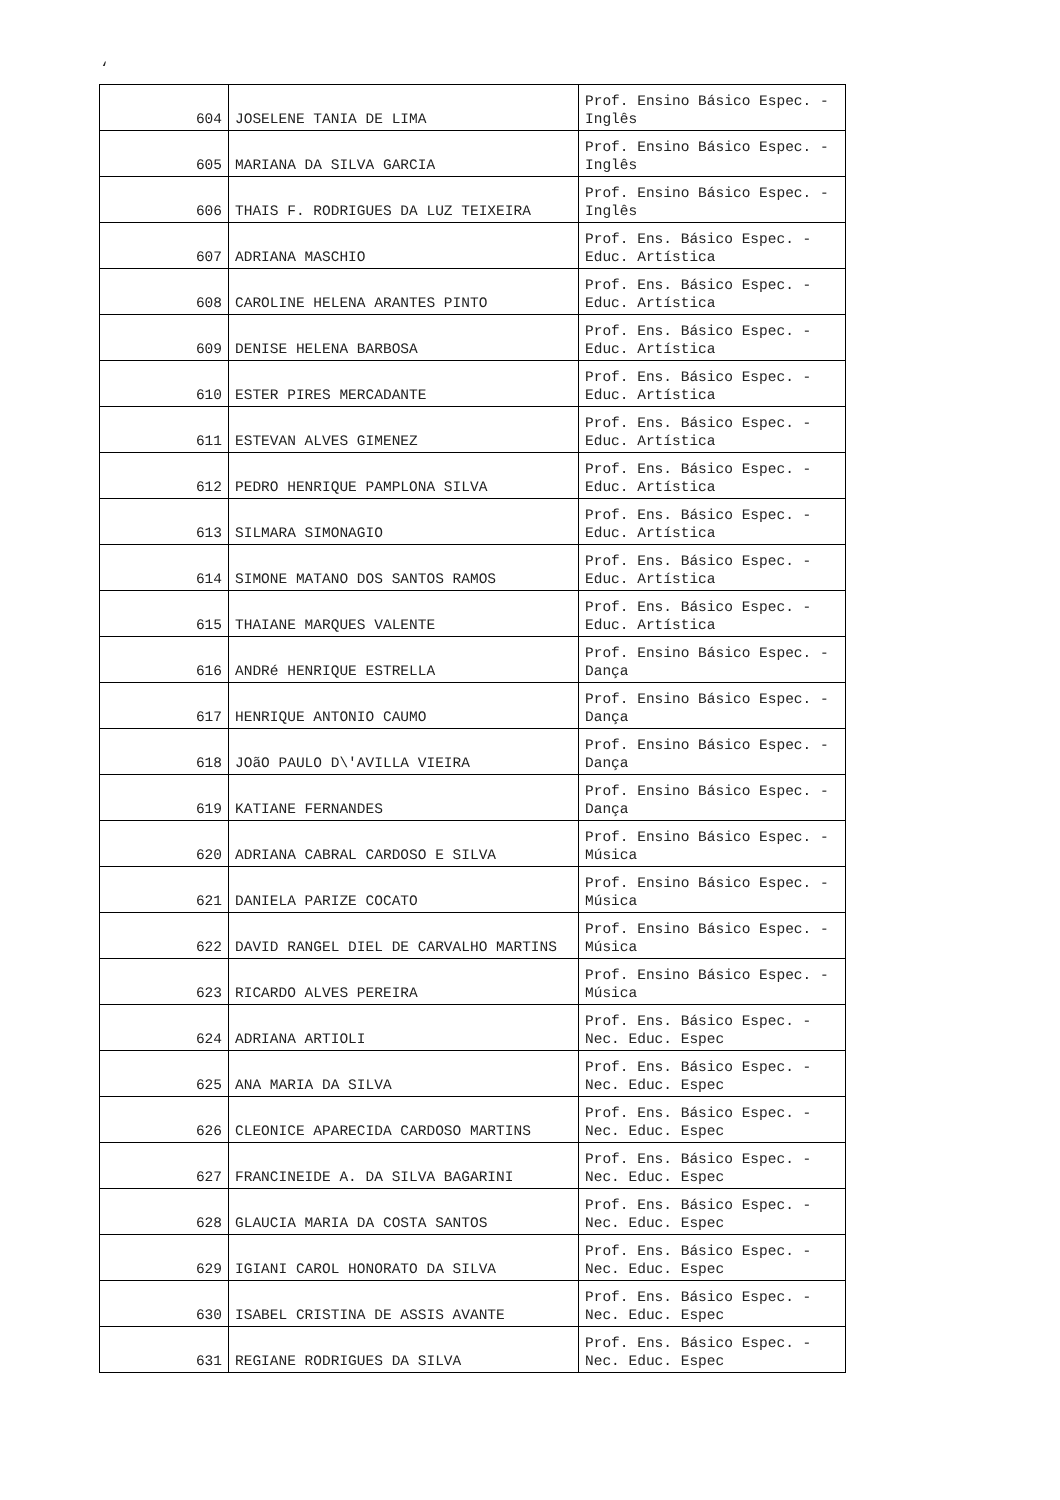‘
| 604 | JOSELENE TANIA DE LIMA | Prof. Ensino Básico Espec. - Inglês |
| 605 | MARIANA DA SILVA GARCIA | Prof. Ensino Básico Espec. - Inglês |
| 606 | THAIS F. RODRIGUES DA LUZ TEIXEIRA | Prof. Ensino Básico Espec. - Inglês |
| 607 | ADRIANA MASCHIO | Prof. Ens. Básico Espec. - Educ. Artística |
| 608 | CAROLINE HELENA ARANTES PINTO | Prof. Ens. Básico Espec. - Educ. Artística |
| 609 | DENISE HELENA BARBOSA | Prof. Ens. Básico Espec. - Educ. Artística |
| 610 | ESTER PIRES MERCADANTE | Prof. Ens. Básico Espec. - Educ. Artística |
| 611 | ESTEVAN ALVES GIMENEZ | Prof. Ens. Básico Espec. - Educ. Artística |
| 612 | PEDRO HENRIQUE PAMPLONA SILVA | Prof. Ens. Básico Espec. - Educ. Artística |
| 613 | SILMARA SIMONAGIO | Prof. Ens. Básico Espec. - Educ. Artística |
| 614 | SIMONE MATANO DOS SANTOS RAMOS | Prof. Ens. Básico Espec. - Educ. Artística |
| 615 | THAIANE MARQUES VALENTE | Prof. Ens. Básico Espec. - Educ. Artística |
| 616 | ANDRé HENRIQUE ESTRELLA | Prof. Ensino Básico Espec. - Dança |
| 617 | HENRIQUE ANTONIO CAUMO | Prof. Ensino Básico Espec. - Dança |
| 618 | JOãO PAULO D\'AVILLA VIEIRA | Prof. Ensino Básico Espec. - Dança |
| 619 | KATIANE FERNANDES | Prof. Ensino Básico Espec. - Dança |
| 620 | ADRIANA CABRAL CARDOSO E SILVA | Prof. Ensino Básico Espec. - Música |
| 621 | DANIELA PARIZE COCATO | Prof. Ensino Básico Espec. - Música |
| 622 | DAVID RANGEL DIEL DE CARVALHO MARTINS | Prof. Ensino Básico Espec. - Música |
| 623 | RICARDO ALVES PEREIRA | Prof. Ensino Básico Espec. - Música |
| 624 | ADRIANA ARTIOLI | Prof. Ens. Básico Espec. - Nec. Educ. Espec |
| 625 | ANA MARIA DA SILVA | Prof. Ens. Básico Espec. - Nec. Educ. Espec |
| 626 | CLEONICE APARECIDA CARDOSO MARTINS | Prof. Ens. Básico Espec. - Nec. Educ. Espec |
| 627 | FRANCINEIDE A. DA SILVA BAGARINI | Prof. Ens. Básico Espec. - Nec. Educ. Espec |
| 628 | GLAUCIA MARIA DA COSTA SANTOS | Prof. Ens. Básico Espec. - Nec. Educ. Espec |
| 629 | IGIANI CAROL HONORATO DA SILVA | Prof. Ens. Básico Espec. - Nec. Educ. Espec |
| 630 | ISABEL CRISTINA DE ASSIS AVANTE | Prof. Ens. Básico Espec. - Nec. Educ. Espec |
| 631 | REGIANE RODRIGUES DA SILVA | Prof. Ens. Básico Espec. - Nec. Educ. Espec |